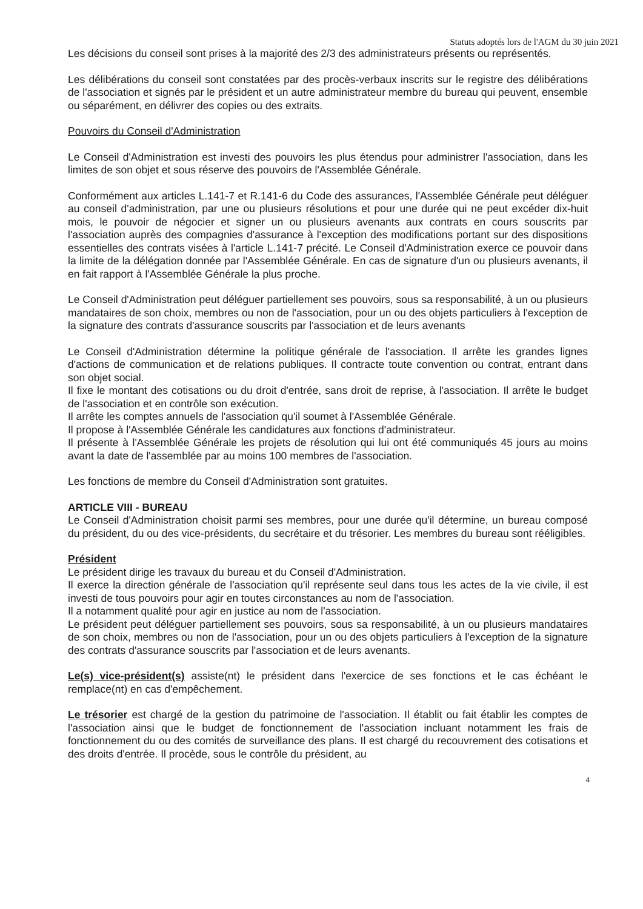Statuts adoptés lors de l'AGM du 30 juin 2021
Les décisions du conseil sont prises à la majorité des 2/3 des administrateurs présents ou représentés.
Les délibérations du conseil sont constatées par des procès-verbaux inscrits sur le registre des délibérations de l'association et signés par le président et un autre administrateur membre du bureau qui peuvent, ensemble ou séparément, en délivrer des copies ou des extraits.
Pouvoirs du Conseil d'Administration
Le Conseil d'Administration est investi des pouvoirs les plus étendus pour administrer l'association, dans les limites de son objet et sous réserve des pouvoirs de l'Assemblée Générale.
Conformément aux articles L.141-7 et R.141-6 du Code des assurances, l'Assemblée Générale peut déléguer au conseil d'administration, par une ou plusieurs résolutions et pour une durée qui ne peut excéder dix-huit mois, le pouvoir de négocier et signer un ou plusieurs avenants aux contrats en cours souscrits par l'association auprès des compagnies d'assurance à l'exception des modifications portant sur des dispositions essentielles des contrats visées à l'article L.141-7 précité. Le Conseil d'Administration exerce ce pouvoir dans la limite de la délégation donnée par l'Assemblée Générale. En cas de signature d'un ou plusieurs avenants, il en fait rapport à l'Assemblée Générale la plus proche.
Le Conseil d'Administration peut déléguer partiellement ses pouvoirs, sous sa responsabilité, à un ou plusieurs mandataires de son choix, membres ou non de l'association, pour un ou des objets particuliers à l'exception de la signature des contrats d'assurance souscrits par l'association et de leurs avenants
Le Conseil d'Administration détermine la politique générale de l'association. Il arrête les grandes lignes d'actions de communication et de relations publiques. Il contracte toute convention ou contrat, entrant dans son objet social.
Il fixe le montant des cotisations ou du droit d'entrée, sans droit de reprise, à l'association. Il arrête le budget de l'association et en contrôle son exécution.
Il arrête les comptes annuels de l'association qu'il soumet à l'Assemblée Générale.
Il propose à l'Assemblée Générale les candidatures aux fonctions d'administrateur.
Il présente à l'Assemblée Générale les projets de résolution qui lui ont été communiqués 45 jours au moins avant la date de l'assemblée par au moins 100 membres de l'association.
Les fonctions de membre du Conseil d'Administration sont gratuites.
ARTICLE VIII - BUREAU
Le Conseil d'Administration choisit parmi ses membres, pour une durée qu'il détermine, un bureau composé du président, du ou des vice-présidents, du secrétaire et du trésorier. Les membres du bureau sont rééligibles.
Président
Le président dirige les travaux du bureau et du Conseil d'Administration.
Il exerce la direction générale de l'association qu'il représente seul dans tous les actes de la vie civile, il est investi de tous pouvoirs pour agir en toutes circonstances au nom de l'association.
Il a notamment qualité pour agir en justice au nom de l'association.
Le président peut déléguer partiellement ses pouvoirs, sous sa responsabilité, à un ou plusieurs mandataires de son choix, membres ou non de l'association, pour un ou des objets particuliers à l'exception de la signature des contrats d'assurance souscrits par l'association et de leurs avenants.
Le(s) vice-président(s) assiste(nt) le président dans l'exercice de ses fonctions et le cas échéant le remplace(nt) en cas d'empêchement.
Le trésorier est chargé de la gestion du patrimoine de l'association. Il établit ou fait établir les comptes de l'association ainsi que le budget de fonctionnement de l'association incluant notamment les frais de fonctionnement du ou des comités de surveillance des plans. Il est chargé du recouvrement des cotisations et des droits d'entrée. Il procède, sous le contrôle du président, au
4